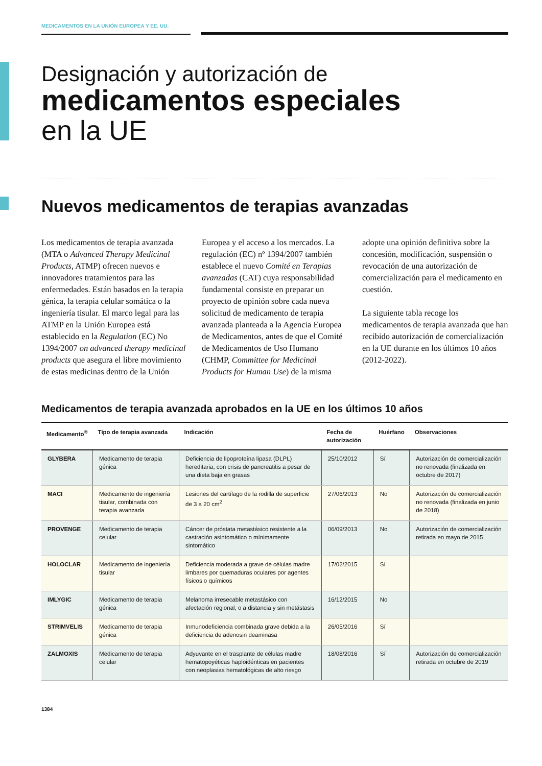MEDICAMENTOS EN LA UNIÓN EUROPEA Y EE. UU.
Designación y autorización de
medicamentos especiales
en la UE
Nuevos medicamentos de terapias avanzadas
Los medicamentos de terapia avanzada (MTA o Advanced Therapy Medicinal Products, ATMP) ofrecen nuevos e innovadores tratamientos para las enfermedades. Están basados en la terapia génica, la terapia celular somática o la ingeniería tisular. El marco legal para las ATMP en la Unión Europea está establecido en la Regulation (EC) No 1394/2007 on advanced therapy medicinal products que asegura el libre movimiento de estas medicinas dentro de la Unión Europea y el acceso a los mercados. La regulación (EC) nº 1394/2007 también establece el nuevo Comité en Terapias avanzadas (CAT) cuya responsabilidad fundamental consiste en preparar un proyecto de opinión sobre cada nueva solicitud de medicamento de terapia avanzada planteada a la Agencia Europea de Medicamentos, antes de que el Comité de Medicamentos de Uso Humano (CHMP, Committee for Medicinal Products for Human Use) de la misma adopte una opinión definitiva sobre la concesión, modificación, suspensión o revocación de una autorización de comercialización para el medicamento en cuestión.
La siguiente tabla recoge los medicamentos de terapia avanzada que han recibido autorización de comercialización en la UE durante en los últimos 10 años (2012-2022).
Medicamentos de terapia avanzada aprobados en la UE en los últimos 10 años
| Medicamento<sup>®</sup> | Tipo de terapia avanzada | Indicación | Fecha de autorización | Huérfano | Observaciones |
| --- | --- | --- | --- | --- | --- |
| GLYBERA | Medicamento de terapia génica | Deficiencia de lipoproteína lipasa (DLPL) hereditaria, con crisis de pancreatitis a pesar de una dieta baja en grasas | 25/10/2012 | Sí | Autorización de comercialización no renovada (finalizada en octubre de 2017) |
| MACI | Medicamento de ingeniería tisular, combinada con terapia avanzada | Lesiones del cartílago de la rodilla de superficie de 3 a 20 cm<sup>2</sup> | 27/06/2013 | No | Autorización de comercialización no renovada (finalizada en junio de 2018) |
| PROVENGE | Medicamento de terapia celular | Cáncer de próstata metastásico resistente a la castración asintomático o mínimamente sintomático | 06/09/2013 | No | Autorización de comercialización retirada en mayo de 2015 |
| HOLOCLAR | Medicamento de ingeniería tisular | Deficiencia moderada a grave de células madre limbares por quemaduras oculares por agentes físicos o químicos | 17/02/2015 | Sí | |
| IMLYGIC | Medicamento de terapia génica | Melanoma irresecable metastásico con afectación regional, o a distancia y sin metástasis | 16/12/2015 | No | |
| STRIMVELIS | Medicamento de terapia génica | Inmunodeficiencia combinada grave debida a la deficiencia de adenosin deaminasa | 26/05/2016 | Sí | |
| ZALMOXIS | Medicamento de terapia celular | Adyuvante en el trasplante de células madre hematopoyéticas haploidénticas en pacientes con neoplasias hematológicas de alto riesgo | 18/08/2016 | Sí | Autorización de comercialización retirada en octubre de 2019 |
1384